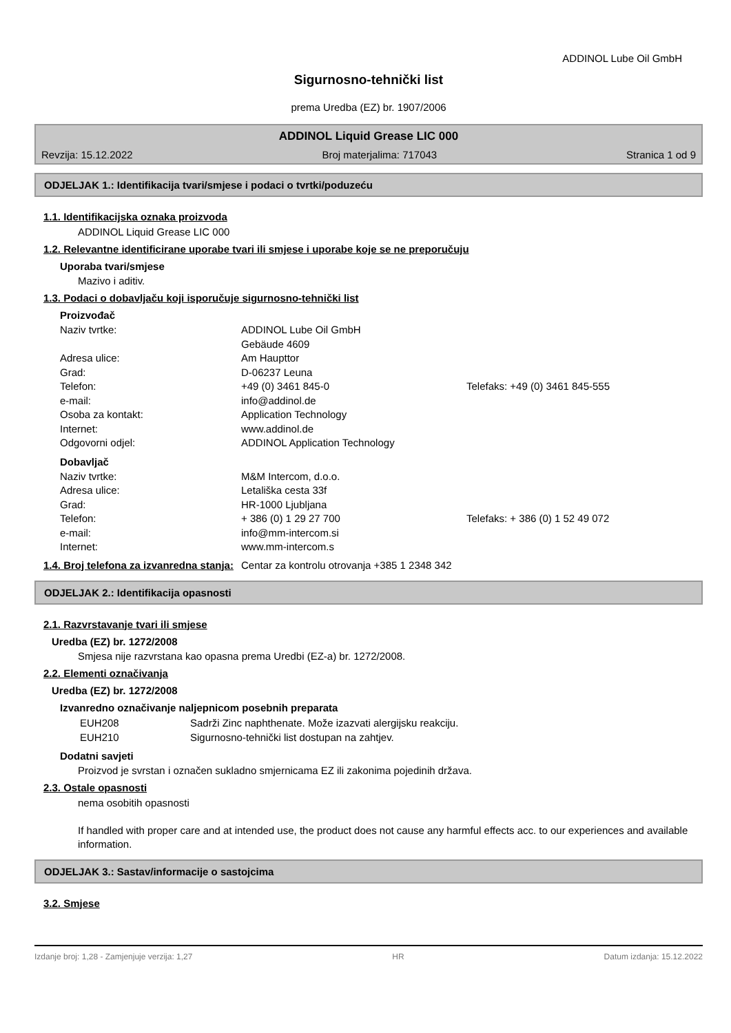ADDINOL Lube Oil GmbH
Sigurnosno-tehnički list
prema Uredba (EZ) br. 1907/2006
ADDINOL Liquid Grease LIC 000
Revzija: 15.12.2022 Broj materjalima: 717043 Stranica 1 od 9
ODJELJAK 1.: Identifikacija tvari/smjese i podaci o tvrtki/poduzeću
1.1. Identifikacijska oznaka proizvoda
ADDINOL Liquid Grease LIC 000
1.2. Relevantne identificirane uporabe tvari ili smjese i uporabe koje se ne preporučuju
Uporaba tvari/smjese
Mazivo i aditiv.
1.3. Podaci o dobavljaču koji isporučuje sigurnosno-tehnički list
Proizvođač
Naziv tvrtke: ADDINOL Lube Oil GmbH Gebäude 4609 Adresa ulice: Am Haupttor Grad: D-06237 Leuna Telefon: +49 (0) 3461 845-0 Telefaks: +49 (0) 3461 845-555 e-mail: info@addinol.de Osoba za kontakt: Application Technology Internet: www.addinol.de Odgovorni odjel: ADDINOL Application Technology
Dobavljač
Naziv tvrtke: M&M Intercom, d.o.o. Adresa ulice: Letališka cesta 33f Grad: HR-1000 Ljubljana Telefon: + 386 (0) 1 29 27 700 Telefaks: + 386 (0) 1 52 49 072 e-mail: info@mm-intercom.si Internet: www.mm-intercom.s
1.4. Broj telefona za izvanredna stanja: Centar za kontrolu otrovanja +385 1 2348 342
ODJELJAK 2.: Identifikacija opasnosti
2.1. Razvrstavanje tvari ili smjese
Uredba (EZ) br. 1272/2008
Smjesa nije razvrstana kao opasna prema Uredbi (EZ-a) br. 1272/2008.
2.2. Elementi označivanja
Uredba (EZ) br. 1272/2008
Izvanredno označivanje naljepnicom posebnih preparata
EUH208 Sadrži Zinc naphthenate. Može izazvati alergijsku reakciju. EUH210 Sigurnosno-tehnički list dostupan na zahtjev.
Dodatni savjeti
Proizvod je svrstan i označen sukladno smjernicama EZ ili zakonima pojedinih država.
2.3. Ostale opasnosti
nema osobitih opasnosti
If handled with proper care and at intended use, the product does not cause any harmful effects acc. to our experiences and available information.
ODJELJAK 3.: Sastav/informacije o sastojcima
3.2. Smjese
Izdanje broj: 1,28 - Zamjenjuje verzija: 1,27 HR Datum izdanja: 15.12.2022